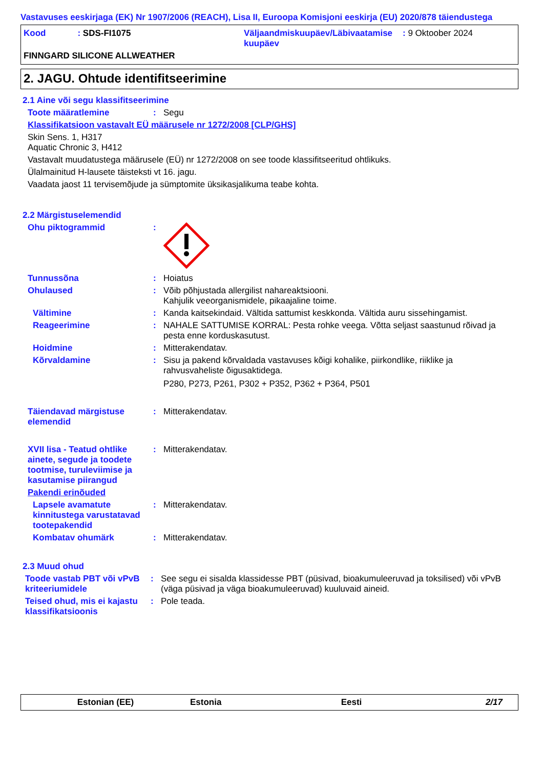Vastavuses eeskirjaga (EK) Nr 1907/2006 (REACH), Lisa II, Euroopa Komisjoni eeskirja (EU) 2020/878 täiendustega
Kood: SDS-FI1075 Väljaandmiskuupäev/Läbivaatamise kuupäev
: 9 Oktoober 2024
FINNGARD SILICONE ALLWEATHER
2. JAGU. Ohtude identifitseerimine
2.1 Aine või segu klassifitseerimine
Toote määratlemine : Segu
Klassifikatsioon vastavalt EÜ määrusele nr 1272/2008 [CLP/GHS]
Skin Sens. 1, H317
Aquatic Chronic 3, H412
Vastavalt muudatustega määrusele (EÜ) nr 1272/2008 on see toode klassifitseeritud ohtlikuks.
Ülalmainitud H-lausete täisteksti vt 16. jagu.
Vaadata jaost 11 tervisemõjude ja sümptomite üksikasjalikuma teabe kohta.
2.2 Märgistuselemendid
Ohu piktogrammid :
Tunnussõna : Hoiatus
Ohulaused : Võib põhjustada allergilist nahareaktsiooni.
Kahjulik veeorganismidele, pikaajaline toime.
Vältimine : Kanda kaitsekindaid. Vältida sattumist keskkonda. Vältida auru sissehingamist.
Reageerimine : NAHALE SATTUMISE KORRAL: Pesta rohke veega. Võtta seljast saastunud rõivad ja pesta enne korduskasutust.
Hoidmine : Mitterakendatav.
Kõrvaldamine : Sisu ja pakend kõrvaldada vastavuses kõigi kohalike, piirkondlike, riiklike ja rahvusvaheliste õigusaktidega.
P280, P273, P261, P302 + P352, P362 + P364, P501
Täiendavad märgistuse elemendid
: Mitterakendatav.
XVII lisa - Teatud ohtlike ainete, segude ja toodete tootmise, turuleviimise ja kasutamise piirangud
: Mitterakendatav.
Pakendi erinõuded
Lapsele avamatute kinnitustega varustatavad tootepakendid
: Mitterakendatav.
Kombatav ohumärk : Mitterakendatav.
2.3 Muud ohud
Toode vastab PBT või vPvB kriteeriumidele
: See segu ei sisalda klassidesse PBT (püsivad, bioakumuleeruvad ja toksilised) või vPvB (väga püsivad ja väga bioakumuleeruvad) kuuluvaid aineid.
Teised ohud, mis ei kajastu klassifikatsioonis
: Pole teada.
Estonian (EE) Estonia Eesti 2/17